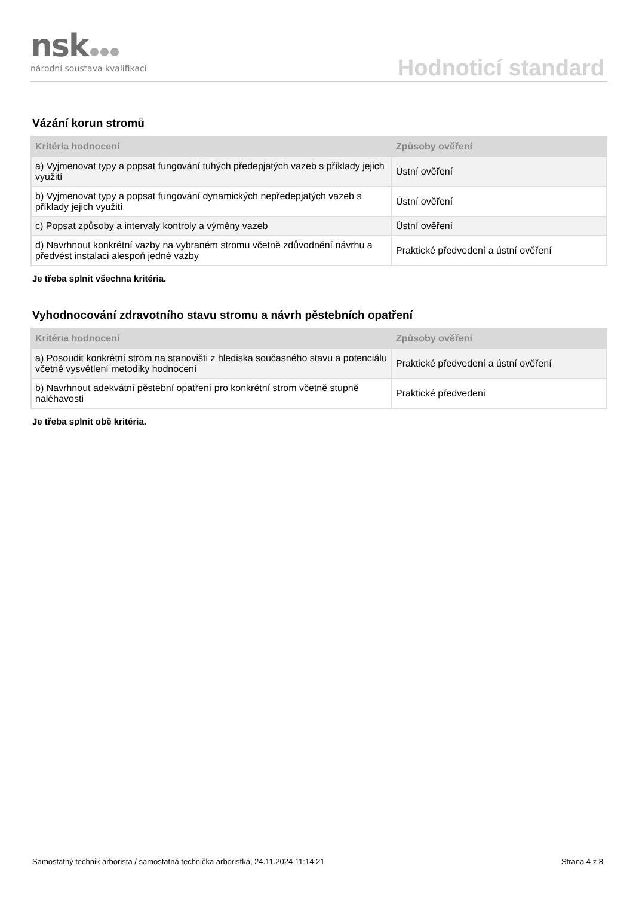nsk
národní soustava kvalifikací
Hodnoticí standard
Vázání korun stromů
| Kritéria hodnocení | Způsoby ověření |
| --- | --- |
| a) Vyjmenovat typy a popsat fungování tuhých předepjatých vazeb s příklady jejich využití | Ústní ověření |
| b) Vyjmenovat typy a popsat fungování dynamických nepředepjatých vazeb s příklady jejich využití | Ústní ověření |
| c) Popsat způsoby a intervaly kontroly a výměny vazeb | Ústní ověření |
| d) Navrhnout konkrétní vazby na vybraném stromu včetně zdůvodnění návrhu a předvést instalaci alespoň jedné vazby | Praktické předvedení a ústní ověření |
Je třeba splnit všechna kritéria.
Vyhodnocování zdravotního stavu stromu a návrh pěstebních opatření
| Kritéria hodnocení | Způsoby ověření |
| --- | --- |
| a) Posoudit konkrétní strom na stanovišti z hlediska současného stavu a potenciálu včetně vysvětlení metodiky hodnocení | Praktické předvedení a ústní ověření |
| b) Navrhnout adekvátní pěstební opatření pro konkrétní strom včetně stupně naléhavosti | Praktické předvedení |
Je třeba splnit obě kritéria.
Samostatný technik arborista / samostatná technička arboristka, 24.11.2024 11:14:21 Strana 4 z 8